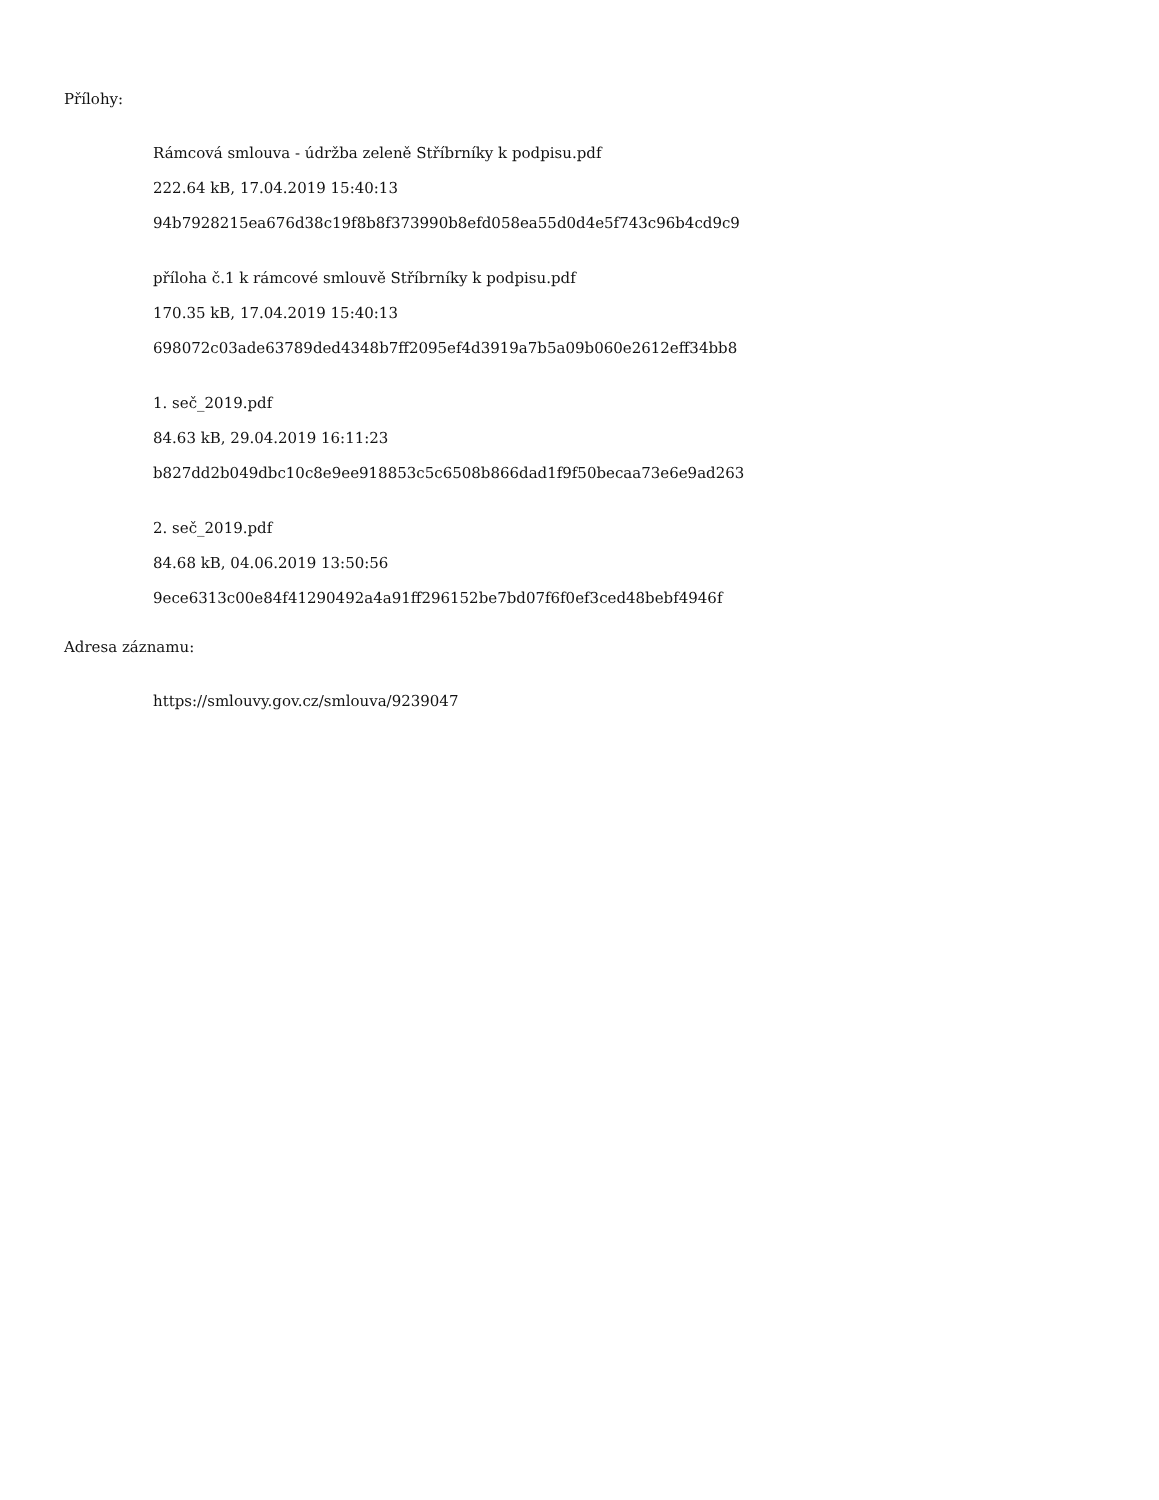Přílohy:
Rámcová smlouva - údržba zeleně Stříbrníky k podpisu.pdf
222.64 kB, 17.04.2019 15:40:13
94b7928215ea676d38c19f8b8f373990b8efd058ea55d0d4e5f743c96b4cd9c9
příloha č.1 k rámcové smlouvě Stříbrníky k podpisu.pdf
170.35 kB, 17.04.2019 15:40:13
698072c03ade63789ded4348b7ff2095ef4d3919a7b5a09b060e2612eff34bb8
1. seč_2019.pdf
84.63 kB, 29.04.2019 16:11:23
b827dd2b049dbc10c8e9ee918853c5c6508b866dad1f9f50becaa73e6e9ad263
2. seč_2019.pdf
84.68 kB, 04.06.2019 13:50:56
9ece6313c00e84f41290492a4a91ff296152be7bd07f6f0ef3ced48bebf4946f
Adresa záznamu:
https://smlouvy.gov.cz/smlouva/9239047